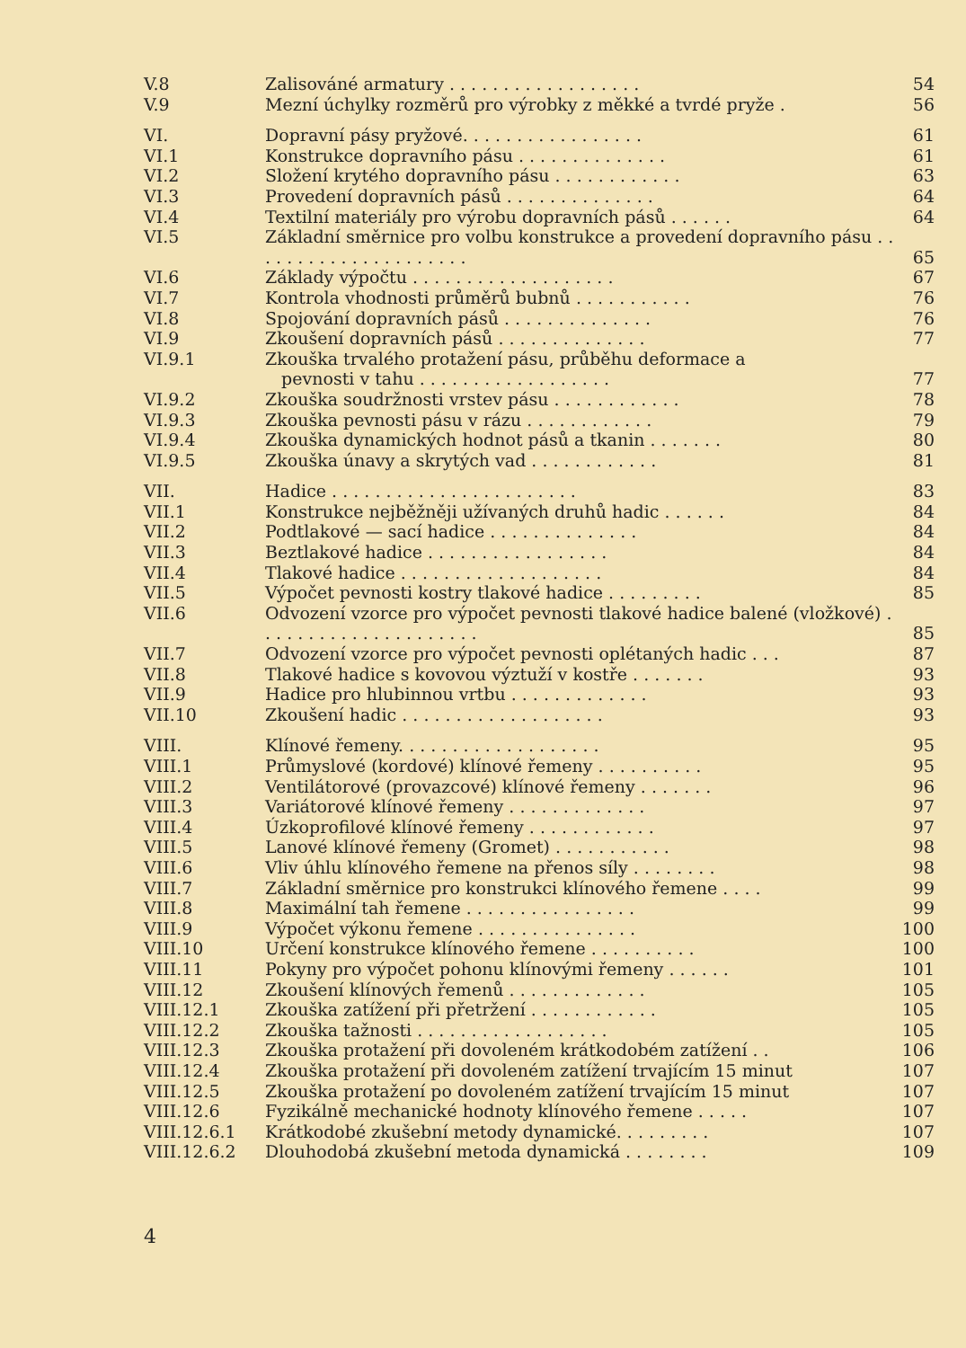| V.8 | Zalisováné armatury . . . . . . . . . . . . . . . . . . | 54 |
| V.9 | Mezní úchylky rozměrů pro výrobky z měkké a tvrdé pryže . | 56 |
| VI. | Dopravní pásy pryžové. . . . . . . . . . . . . . . . . | 61 |
| VI.1 | Konstrukce dopravního pásu . . . . . . . . . . . . . . | 61 |
| VI.2 | Složení krytého dopravního pásu . . . . . . . . . . . . | 63 |
| VI.3 | Provedení dopravních pásů . . . . . . . . . . . . . . | 64 |
| VI.4 | Textilní materiály pro výrobu dopravních pásů . . . . . . | 64 |
| VI.5 | Základní směrnice pro volbu konstrukce a provedení dopravního pásu . . . . . . . . . . . . . . . . . . . . . | 65 |
| VI.6 | Základy výpočtu . . . . . . . . . . . . . . . . . . . | 67 |
| VI.7 | Kontrola vhodnosti průměrů bubnů . . . . . . . . . . . | 76 |
| VI.8 | Spojování dopravních pásů . . . . . . . . . . . . . . | 76 |
| VI.9 | Zkoušení dopravních pásů . . . . . . . . . . . . . . | 77 |
| VI.9.1 | Zkouška trvalého protažení pásu, průběhu deformace a pevnosti v tahu . . . . . . . . . . . . . . . . . . | 77 |
| VI.9.2 | Zkouška soudržnosti vrstev pásu . . . . . . . . . . . . | 78 |
| VI.9.3 | Zkouška pevnosti pásu v rázu . . . . . . . . . . . . | 79 |
| VI.9.4 | Zkouška dynamických hodnot pásů a tkanin . . . . . . . | 80 |
| VI.9.5 | Zkouška únavy a skrytých vad . . . . . . . . . . . . | 81 |
| VII. | Hadice . . . . . . . . . . . . . . . . . . . . . . . | 83 |
| VII.1 | Konstrukce nejběžněji užívaných druhů hadic . . . . . . | 84 |
| VII.2 | Podtlakové — sací hadice . . . . . . . . . . . . . . | 84 |
| VII.3 | Beztlakové hadice . . . . . . . . . . . . . . . . . | 84 |
| VII.4 | Tlakové hadice . . . . . . . . . . . . . . . . . . . | 84 |
| VII.5 | Výpočet pevnosti kostry tlakové hadice . . . . . . . . . | 85 |
| VII.6 | Odvození vzorce pro výpočet pevnosti tlakové hadice balené (vložkové) . . . . . . . . . . . . . . . . . . . . . | 85 |
| VII.7 | Odvození vzorce pro výpočet pevnosti oplétaných hadic . . . | 87 |
| VII.8 | Tlakové hadice s kovovou výztuží v kostře . . . . . . . | 93 |
| VII.9 | Hadice pro hlubinnou vrtbu . . . . . . . . . . . . . | 93 |
| VII.10 | Zkoušení hadic . . . . . . . . . . . . . . . . . . . | 93 |
| VIII. | Klínové řemeny. . . . . . . . . . . . . . . . . . . | 95 |
| VIII.1 | Průmyslové (kordové) klínové řemeny . . . . . . . . . . | 95 |
| VIII.2 | Ventilátorové (provazcové) klínové řemeny . . . . . . . | 96 |
| VIII.3 | Variátorové klínové řemeny . . . . . . . . . . . . . | 97 |
| VIII.4 | Úzkoprofilové klínové řemeny . . . . . . . . . . . . | 97 |
| VIII.5 | Lanové klínové řemeny (Gromet) . . . . . . . . . . . | 98 |
| VIII.6 | Vliv úhlu klínového řemene na přenos síly . . . . . . . . | 98 |
| VIII.7 | Základní směrnice pro konstrukci klínového řemene . . . . | 99 |
| VIII.8 | Maximální tah řemene . . . . . . . . . . . . . . . . | 99 |
| VIII.9 | Výpočet výkonu řemene . . . . . . . . . . . . . . . | 100 |
| VIII.10 | Určení konstrukce klínového řemene . . . . . . . . . . | 100 |
| VIII.11 | Pokyny pro výpočet pohonu klínovými řemeny . . . . . . | 101 |
| VIII.12 | Zkoušení klínových řemenů . . . . . . . . . . . . . | 105 |
| VIII.12.1 | Zkouška zatížení při přetržení . . . . . . . . . . . . | 105 |
| VIII.12.2 | Zkouška tažnosti . . . . . . . . . . . . . . . . . . | 105 |
| VIII.12.3 | Zkouška protažení při dovoleném krátkodobém zatížení . . | 106 |
| VIII.12.4 | Zkouška protažení při dovoleném zatížení trvajícím 15 minut | 107 |
| VIII.12.5 | Zkouška protažení po dovoleném zatížení trvajícím 15 minut | 107 |
| VIII.12.6 | Fyzikálně mechanické hodnoty klínového řemene . . . . . | 107 |
| VIII.12.6.1 | Krátkodobé zkušební metody dynamické. . . . . . . . . | 107 |
| VIII.12.6.2 | Dlouhodobá zkušební metoda dynamická . . . . . . . . | 109 |
4